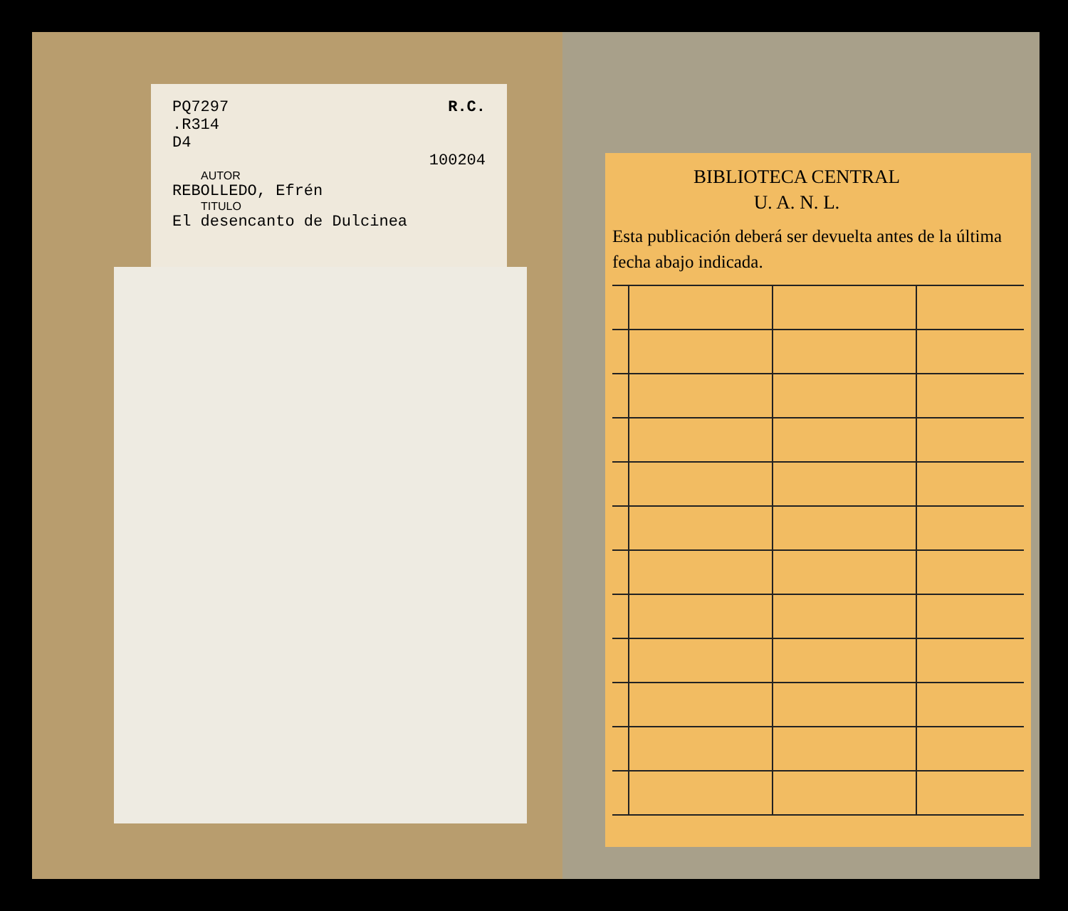R.C.
PQ7297
.R314
D4
100204
AUTOR
REBOLLEDO, Efrén
TITULO
El desencanto de Dulcinea
BIBLIOTECA CENTRAL
U. A. N. L.
Esta publicación deberá ser devuelta antes de la última fecha abajo indicada.